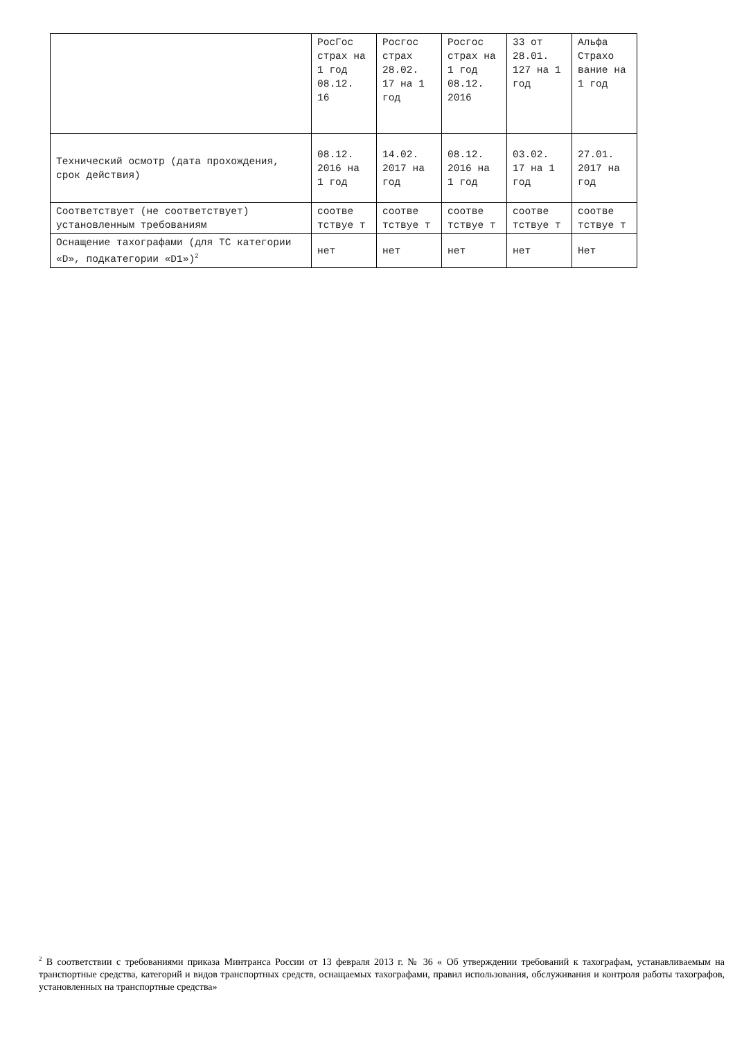| | РосГос страх на 1 год 08.12. 16 | Росгос страх 28.02. 17 на 1 год | Росгос страх на 1 год 08.12. 2016 | 33 от 28.01. 127 на 1 год | Альфа Страхо вание на 1 год |
| Технический осмотр (дата прохождения, срок действия) | 08.12. 2016 на 1 год | 14.02. 2017 на год | 08.12. 2016 на 1 год | 03.02. 17 на 1 год | 27.01. 2017 на год |
| Соответствует (не соответствует) установленным требованиям | соотве тствуе т | соотве тствуе т | соотве тствуе т | соотве тствуе т | соотве тствуе т |
| Оснащение тахографами (для ТС категории «D», подкатегории «D1»)<sup>2</sup> | нет | нет | нет | нет | Нет |
<sup>2</sup> В соответствии с требованиями приказа Минтранса России от 13 февраля 2013 г. № 36 « Об утверждении требований к тахографам, устанавливаемым на транспортные средства, категорий и видов транспортных средств, оснащаемых тахографами, правил использования, обслуживания и контроля работы тахографов, установленных на транспортные средства»